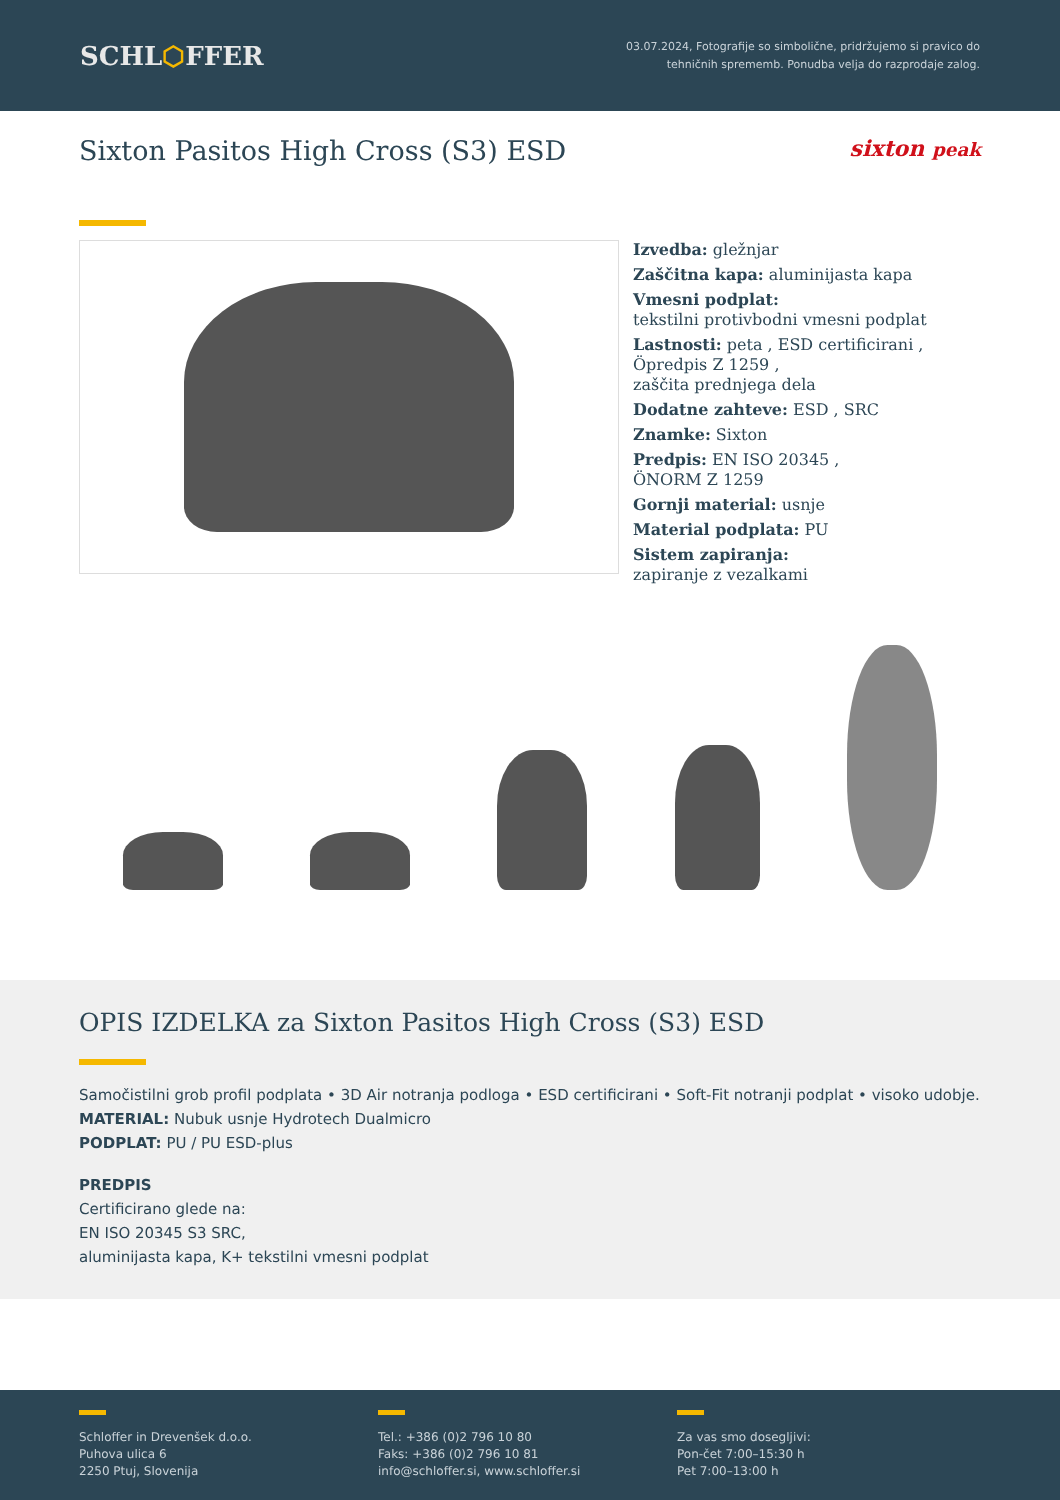SCHL⬡FFER
03.07.2024, Fotografije so simbolične, pridržujemo si pravico do
tehničnih sprememb. Ponudba velja do razprodaje zalog.
Sixton Pasitos High Cross (S3) ESD sixton peak
Izvedba: gležnjar
Zaščitna kapa: aluminijasta kapa
Vmesni podplat:
tekstilni protivbodni vmesni podplat
Lastnosti: peta , ESD certificirani ,
Öpredpis Z 1259 ,
zaščita prednjega dela
Dodatne zahteve: ESD , SRC
Znamke: Sixton
Predpis: EN ISO 20345 ,
ÖNORM Z 1259
Gornji material: usnje
Material podplata: PU
Sistem zapiranja:
zapiranje z vezalkami
OPIS IZDELKA za Sixton Pasitos High Cross (S3) ESD
Samočistilni grob profil podplata • 3D Air notranja podloga • ESD certificirani • Soft-Fit notranji podplat • visoko udobje.
MATERIAL: Nubuk usnje Hydrotech Dualmicro
PODPLAT: PU / PU ESD-plus
PREDPIS
Certificirano glede na:
EN ISO 20345 S3 SRC,
aluminijasta kapa, K+ tekstilni vmesni podplat
Schloffer in Drevenšek d.o.o.
Puhova ulica 6
2250 Ptuj, Slovenija
Tel.: +386 (0)2 796 10 80
Faks: +386 (0)2 796 10 81
info@schloffer.si, www.schloffer.si
Za vas smo dosegljivi:
Pon-čet 7:00–15:30 h
Pet 7:00–13:00 h